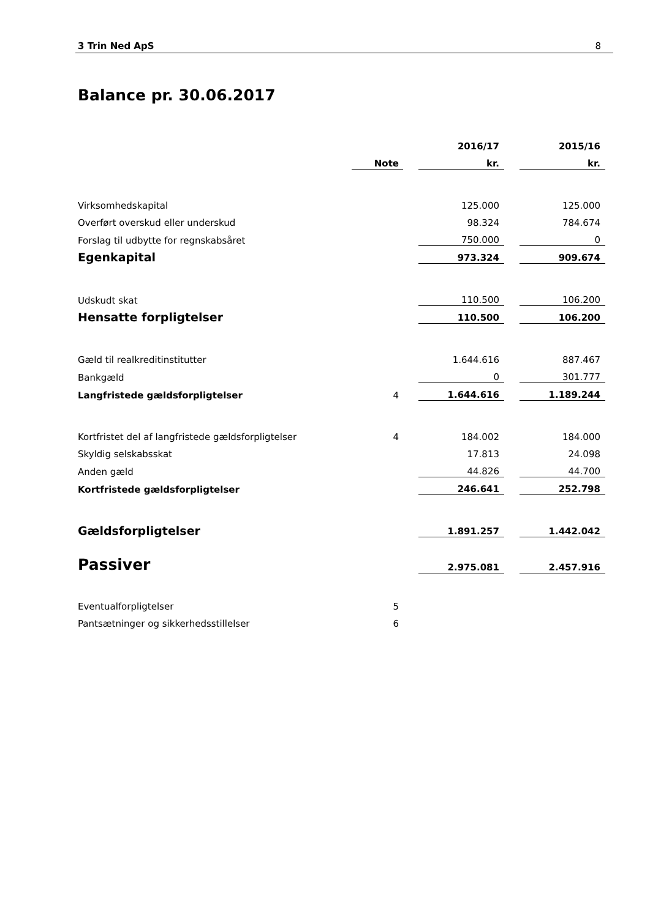3 Trin Ned ApS 8
Balance pr. 30.06.2017
| | | | 2016/17 | | 2015/16 |
| --- | --- | --- | --- | --- | --- |
| | Note | | kr. | | kr. |
| Virksomhedskapital | | | 125.000 | | 125.000 |
| Overført overskud eller underskud | | | 98.324 | | 784.674 |
| Forslag til udbytte for regnskabsåret | | | 750.000 | | 0 |
| Egenkapital | | | 973.324 | | 909.674 |
| Udskudt skat | | | 110.500 | | 106.200 |
| Hensatte forpligtelser | | | 110.500 | | 106.200 |
| Gæld til realkreditinstitutter | | | 1.644.616 | | 887.467 |
| Bankgæld | | | 0 | | 301.777 |
| Langfristede gældsforpligtelser | 4 | | 1.644.616 | | 1.189.244 |
| Kortfristet del af langfristede gældsforpligtelser | 4 | | 184.002 | | 184.000 |
| Skyldig selskabsskat | | | 17.813 | | 24.098 |
| Anden gæld | | | 44.826 | | 44.700 |
| Kortfristede gældsforpligtelser | | | 246.641 | | 252.798 |
| Gældsforpligtelser | | | 1.891.257 | | 1.442.042 |
| Passiver | | | 2.975.081 | | 2.457.916 |
| Eventualforpligtelser | 5 | | | | |
| Pantsætninger og sikkerhedsstillelser | 6 | | | | |